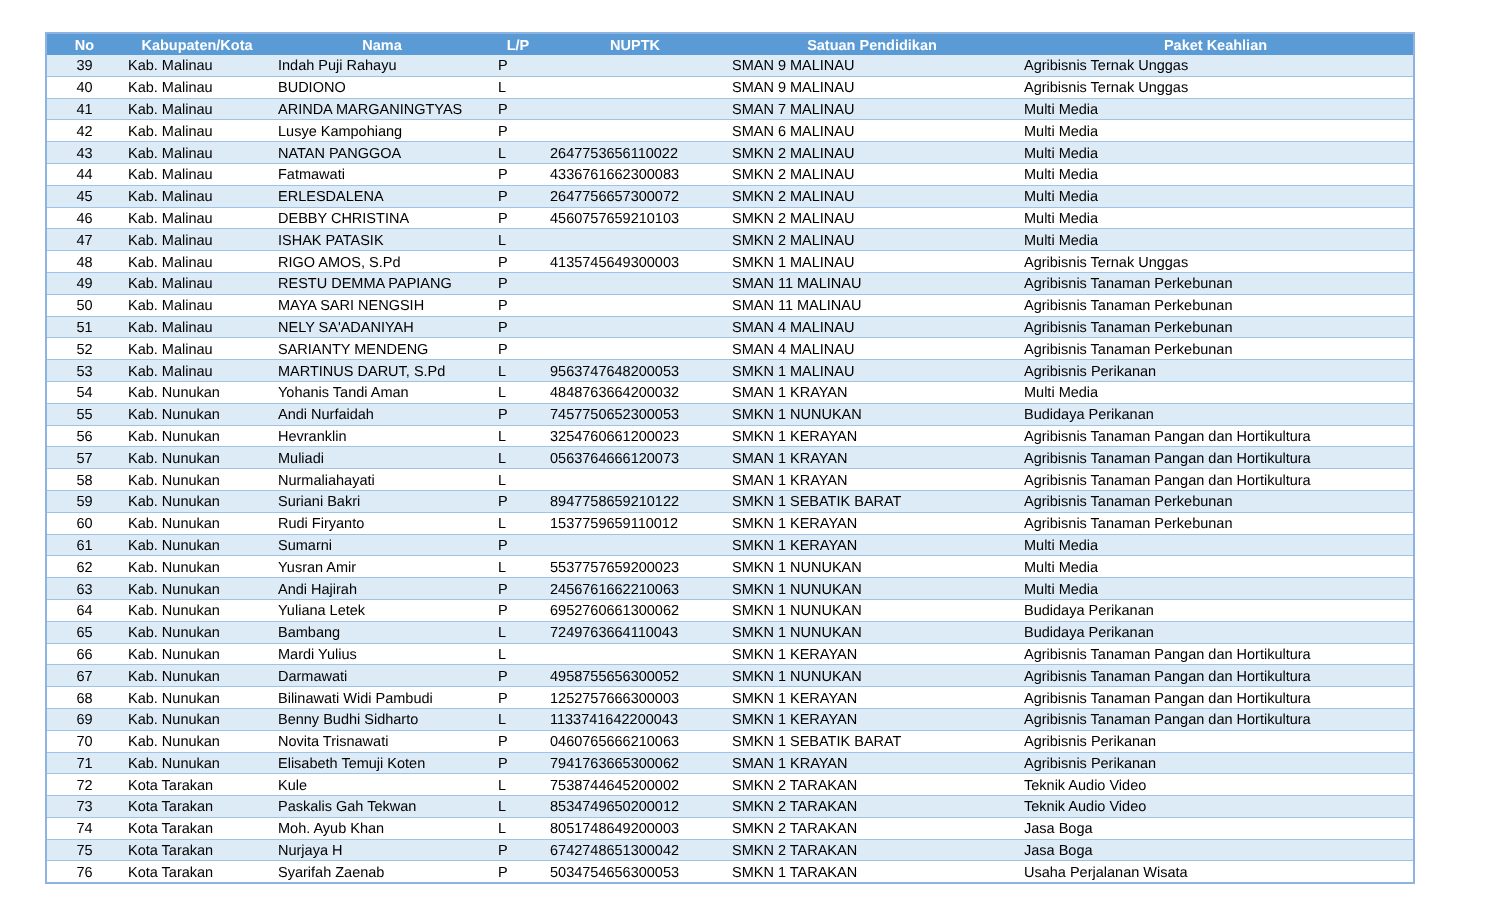| No | Kabupaten/Kota | Nama | L/P | NUPTK | Satuan Pendidikan | Paket Keahlian |
| --- | --- | --- | --- | --- | --- | --- |
| 39 | Kab. Malinau | Indah Puji Rahayu | P | | SMAN 9 MALINAU | Agribisnis Ternak Unggas |
| 40 | Kab. Malinau | BUDIONO | L | | SMAN 9 MALINAU | Agribisnis Ternak Unggas |
| 41 | Kab. Malinau | ARINDA MARGANINGTYAS | P | | SMAN 7 MALINAU | Multi Media |
| 42 | Kab. Malinau | Lusye Kampohiang | P | | SMAN 6 MALINAU | Multi Media |
| 43 | Kab. Malinau | NATAN PANGGOA | L | 2647753656110022 | SMKN 2 MALINAU | Multi Media |
| 44 | Kab. Malinau | Fatmawati | P | 4336761662300083 | SMKN 2 MALINAU | Multi Media |
| 45 | Kab. Malinau | ERLESDALENA | P | 2647756657300072 | SMKN 2 MALINAU | Multi Media |
| 46 | Kab. Malinau | DEBBY CHRISTINA | P | 4560757659210103 | SMKN 2 MALINAU | Multi Media |
| 47 | Kab. Malinau | ISHAK PATASIK | L | | SMKN 2 MALINAU | Multi Media |
| 48 | Kab. Malinau | RIGO AMOS, S.Pd | P | 4135745649300003 | SMKN 1 MALINAU | Agribisnis Ternak Unggas |
| 49 | Kab. Malinau | RESTU DEMMA PAPIANG | P | | SMAN 11 MALINAU | Agribisnis Tanaman Perkebunan |
| 50 | Kab. Malinau | MAYA SARI NENGSIH | P | | SMAN 11 MALINAU | Agribisnis Tanaman Perkebunan |
| 51 | Kab. Malinau | NELY SA'ADANIYAH | P | | SMAN 4 MALINAU | Agribisnis Tanaman Perkebunan |
| 52 | Kab. Malinau | SARIANTY MENDENG | P | | SMAN 4 MALINAU | Agribisnis Tanaman Perkebunan |
| 53 | Kab. Malinau | MARTINUS DARUT, S.Pd | L | 9563747648200053 | SMKN 1 MALINAU | Agribisnis Perikanan |
| 54 | Kab. Nunukan | Yohanis Tandi Aman | L | 4848763664200032 | SMAN 1 KRAYAN | Multi Media |
| 55 | Kab. Nunukan | Andi Nurfaidah | P | 7457750652300053 | SMKN 1 NUNUKAN | Budidaya Perikanan |
| 56 | Kab. Nunukan | Hevranklin | L | 3254760661200023 | SMKN 1 KERAYAN | Agribisnis Tanaman Pangan dan Hortikultura |
| 57 | Kab. Nunukan | Muliadi | L | 0563764666120073 | SMAN 1 KRAYAN | Agribisnis Tanaman Pangan dan Hortikultura |
| 58 | Kab. Nunukan | Nurmaliahayati | L | | SMAN 1 KRAYAN | Agribisnis Tanaman Pangan dan Hortikultura |
| 59 | Kab. Nunukan | Suriani Bakri | P | 8947758659210122 | SMKN 1 SEBATIK BARAT | Agribisnis Tanaman Perkebunan |
| 60 | Kab. Nunukan | Rudi Firyanto | L | 1537759659110012 | SMKN 1 KERAYAN | Agribisnis Tanaman Perkebunan |
| 61 | Kab. Nunukan | Sumarni | P | | SMKN 1 KERAYAN | Multi Media |
| 62 | Kab. Nunukan | Yusran Amir | L | 5537757659200023 | SMKN 1 NUNUKAN | Multi Media |
| 63 | Kab. Nunukan | Andi Hajirah | P | 2456761662210063 | SMKN 1 NUNUKAN | Multi Media |
| 64 | Kab. Nunukan | Yuliana Letek | P | 6952760661300062 | SMKN 1 NUNUKAN | Budidaya Perikanan |
| 65 | Kab. Nunukan | Bambang | L | 7249763664110043 | SMKN 1 NUNUKAN | Budidaya Perikanan |
| 66 | Kab. Nunukan | Mardi Yulius | L | | SMKN 1 KERAYAN | Agribisnis Tanaman Pangan dan Hortikultura |
| 67 | Kab. Nunukan | Darmawati | P | 4958755656300052 | SMKN 1 NUNUKAN | Agribisnis Tanaman Pangan dan Hortikultura |
| 68 | Kab. Nunukan | Bilinawati Widi Pambudi | P | 1252757666300003 | SMKN 1 KERAYAN | Agribisnis Tanaman Pangan dan Hortikultura |
| 69 | Kab. Nunukan | Benny Budhi Sidharto | L | 1133741642200043 | SMKN 1 KERAYAN | Agribisnis Tanaman Pangan dan Hortikultura |
| 70 | Kab. Nunukan | Novita Trisnawati | P | 0460765666210063 | SMKN 1 SEBATIK BARAT | Agribisnis Perikanan |
| 71 | Kab. Nunukan | Elisabeth Temuji Koten | P | 7941763665300062 | SMAN 1 KRAYAN | Agribisnis Perikanan |
| 72 | Kota Tarakan | Kule | L | 7538744645200002 | SMKN 2 TARAKAN | Teknik Audio Video |
| 73 | Kota Tarakan | Paskalis Gah Tekwan | L | 8534749650200012 | SMKN 2 TARAKAN | Teknik Audio Video |
| 74 | Kota Tarakan | Moh. Ayub Khan | L | 8051748649200003 | SMKN 2 TARAKAN | Jasa Boga |
| 75 | Kota Tarakan | Nurjaya H | P | 6742748651300042 | SMKN 2 TARAKAN | Jasa Boga |
| 76 | Kota Tarakan | Syarifah Zaenab | P | 5034754656300053 | SMKN 1 TARAKAN | Usaha Perjalanan Wisata |